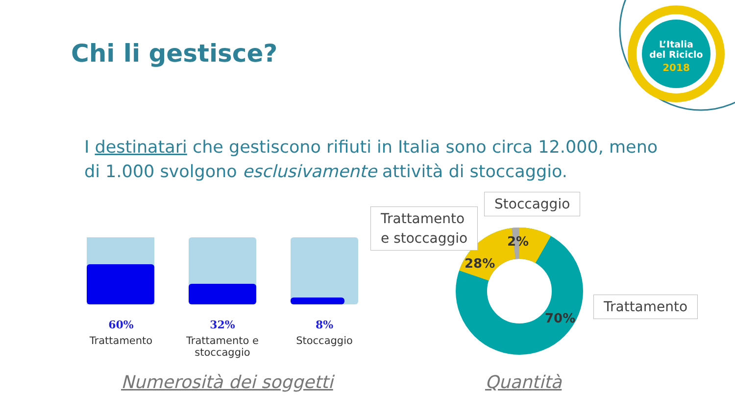Chi li gestisce?
L’Italia
del Riciclo
2018
I destinatari che gestiscono rifiuti in Italia sono circa 12.000, meno di 1.000 svolgono esclusivamente attività di stoccaggio.
60%
Trattamento
32%
Trattamento e stoccaggio
8%
Stoccaggio
2%
28%
70%
Trattamento
e stoccaggio
Stoccaggio
Trattamento
Numerosità dei soggetti Quantità